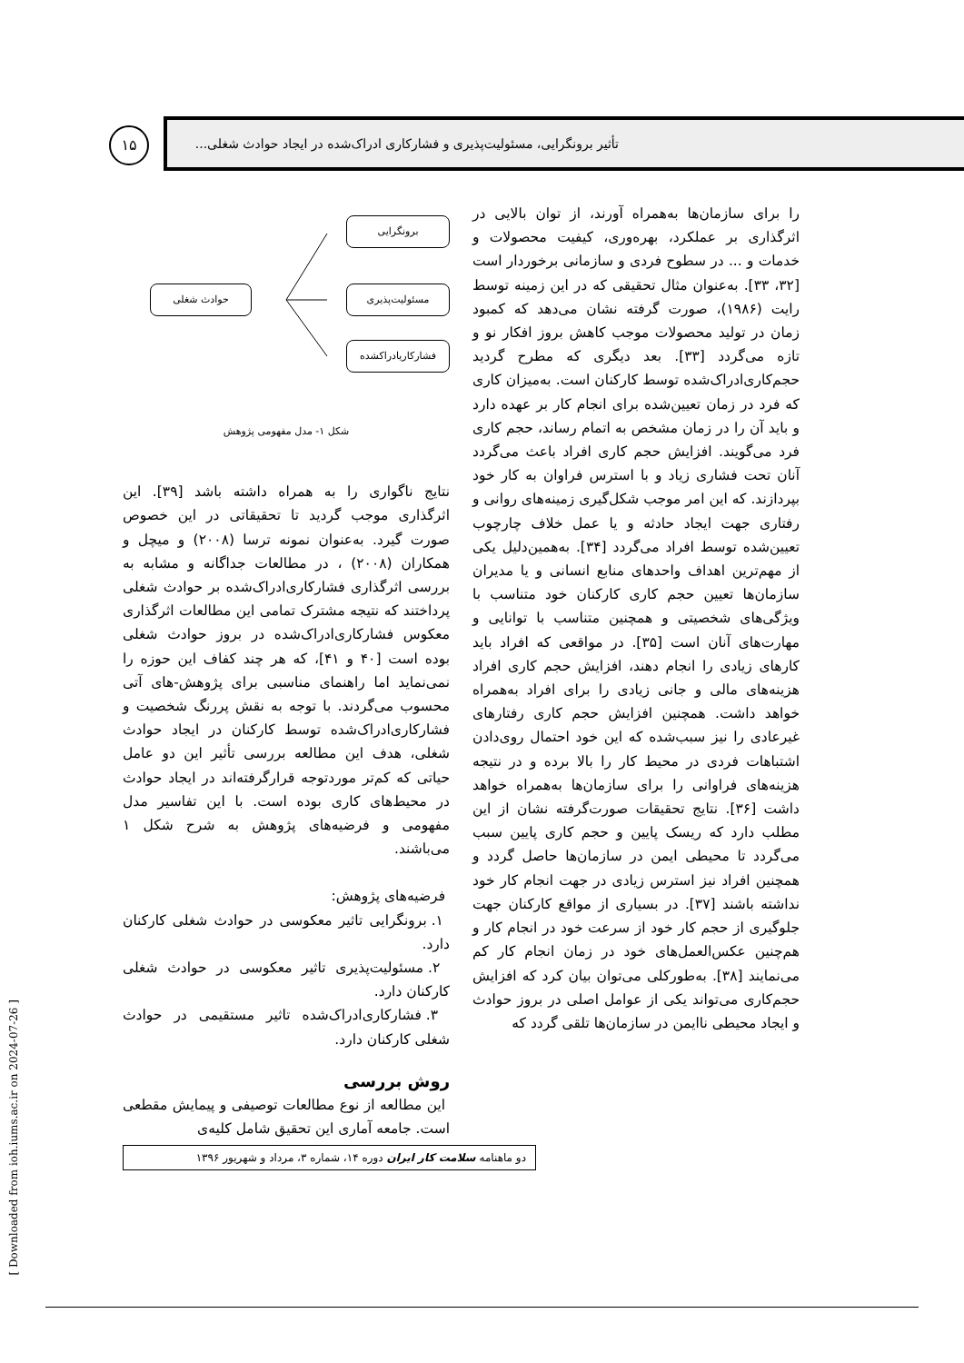تأثیر برونگرایی، مسئولیت‌پذیری و فشارکاری ادراک‌شده در ایجاد حوادث شغلی...
۱۵
را برای سازمان‌ها به‌همراه آورند، از توان بالایی در اثرگذاری بر عملکرد، بهره‌وری، کیفیت محصولات و خدمات و ... در سطوح فردی و سازمانی برخوردار است [۳۲، ۳۳]. به‌عنوان مثال تحقیقی که در این زمینه توسط رایت (۱۹۸۶)، صورت گرفته نشان می‌دهد که کمبود زمان در تولید محصولات موجب کاهش بروز افکار نو و تازه می‌گردد [۳۳]. بعد دیگری که مطرح گردید حجم‌کاری‌ادراک‌شده توسط کارکنان است. به‌میزان کاری که فرد در زمان تعیین‌شده برای انجام کار بر عهده دارد و باید آن را در زمان مشخص به اتمام رساند، حجم کاری فرد می‌گویند. افزایش حجم کاری افراد باعث می‌گردد آنان تحت فشاری زیاد و با استرس فراوان به کار خود بپردازند. که این امر موجب شکل‌گیری زمینه‌های روانی و رفتاری جهت ایجاد حادثه و یا عمل خلاف چارچوب تعیین‌شده توسط افراد می‌گردد [۳۴]. به‌همین‌دلیل یکی از مهم‌ترین اهداف واحدهای منابع انسانی و یا مدیران سازمان‌ها تعیین حجم کاری کارکنان خود متناسب با ویژگی‌های شخصیتی و همچنین متناسب با توانایی و مهارت‌های آنان است [۳۵]. در مواقعی که افراد باید کارهای زیادی را انجام دهند، افزایش حجم کاری افراد هزینه‌های مالی و جانی زیادی را برای افراد به‌همراه خواهد داشت. همچنین افزایش حجم کاری رفتارهای غیرعادی را نیز سبب‌شده که این خود احتمال روی‌دادن اشتباهات فردی در محیط کار را بالا برده و در نتیجه هزینه‌های فراوانی را برای سازمان‌ها به‌همراه خواهد داشت [۳۶]. نتایج تحقیقات صورت‌گرفته نشان از این مطلب دارد که ریسک پایین و حجم کاری پایین سبب می‌گردد تا محیطی ایمن در سازمان‌ها حاصل گردد و همچنین افراد نیز استرس زیادی در جهت انجام کار خود نداشته باشند [۳۷]. در بسیاری از مواقع کارکنان جهت جلوگیری از حجم کار خود از سرعت خود در انجام کار و هم‌چنین عکس‌العمل‌های خود در زمان انجام کار کم می‌نمایند [۳۸]. به‌طورکلی می‌توان بیان کرد که افزایش حجم‌کاری می‌تواند یکی از عوامل اصلی در بروز حوادث و ایجاد محیطی ناایمن در سازمان‌ها تلقی گردد که
برونگرایی
مسئولیت‌پذیری
فشارکاریادراکشده
حوادث شغلی
شکل ۱- مدل مفهومی پژوهش
نتایج ناگواری را به همراه داشته باشد [۳۹]. این اثرگذاری موجب گردید تا تحقیقاتی در این خصوص صورت گیرد. به‌عنوان نمونه ترسا (۲۰۰۸) و میچل و همکاران (۲۰۰۸) ، در مطالعات جداگانه و مشابه به بررسی اثرگذاری فشارکاری‌ادراک‌شده بر حوادث شغلی پرداختند که نتیجه مشترک تمامی این مطالعات اثرگذاری معکوس فشارکاری‌ادراک‌شده در بروز حوادث شغلی بوده است [۴۰ و ۴۱]، که هر چند کفاف این حوزه را نمی‌نماید اما راهنمای مناسبی برای پژوهش-های آتی محسوب می‌گردند. با توجه به نقش پررنگ شخصیت و فشارکاری‌ادراک‌شده توسط کارکنان در ایجاد حوادث شغلی، هدف این مطالعه بررسی تأثیر این دو عامل حیاتی که کم‌تر موردتوجه قرارگرفته‌اند در ایجاد حوادث در محیط‌های کاری بوده است. با این تفاسیر مدل مفهومی و فرضیه‌های پژوهش به شرح شکل ۱ می‌باشند.
فرضیه‌های پژوهش:
۱. برونگرایی تاثیر معکوسی در حوادث شغلی کارکنان دارد.
۲. مسئولیت‌پذیری تاثیر معکوسی در حوادث شغلی کارکنان دارد.
۳. فشارکاری‌ادراک‌شده تاثیر مستقیمی در حوادث شغلی کارکنان دارد.
روش بررسی
این مطالعه از نوع مطالعات توصیفی و پیمایش مقطعی است. جامعه آماری این تحقیق شامل کلیه‌ی
دو ماهنامه سلامت کار ایران دوره ۱۴، شماره ۳، مرداد و شهریور ۱۳۹۶
[ Downloaded from ioh.iums.ac.ir on 2024-07-26 ]